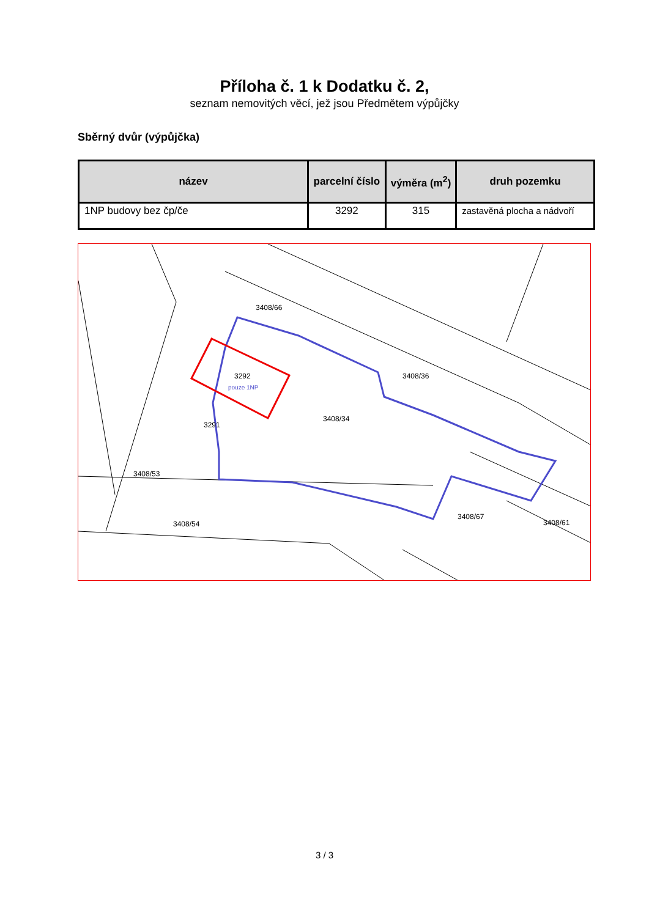Příloha č. 1 k Dodatku č. 2,
seznam nemovitých věcí, jež jsou Předmětem výpůjčky
Sběrný dvůr (výpůjčka)
| název | parcelní číslo | výměra (m<sup>2</sup>) | druh pozemku |
| --- | --- | --- | --- |
| 1NP budovy bez čp/če | 3292 | 315 | zastavěná plocha a nádvoří |
3292
pouze 1NP
3291
3408/34
3408/53
3408/67
3408/61
3408/54
3408/66
3408/36
3 / 3